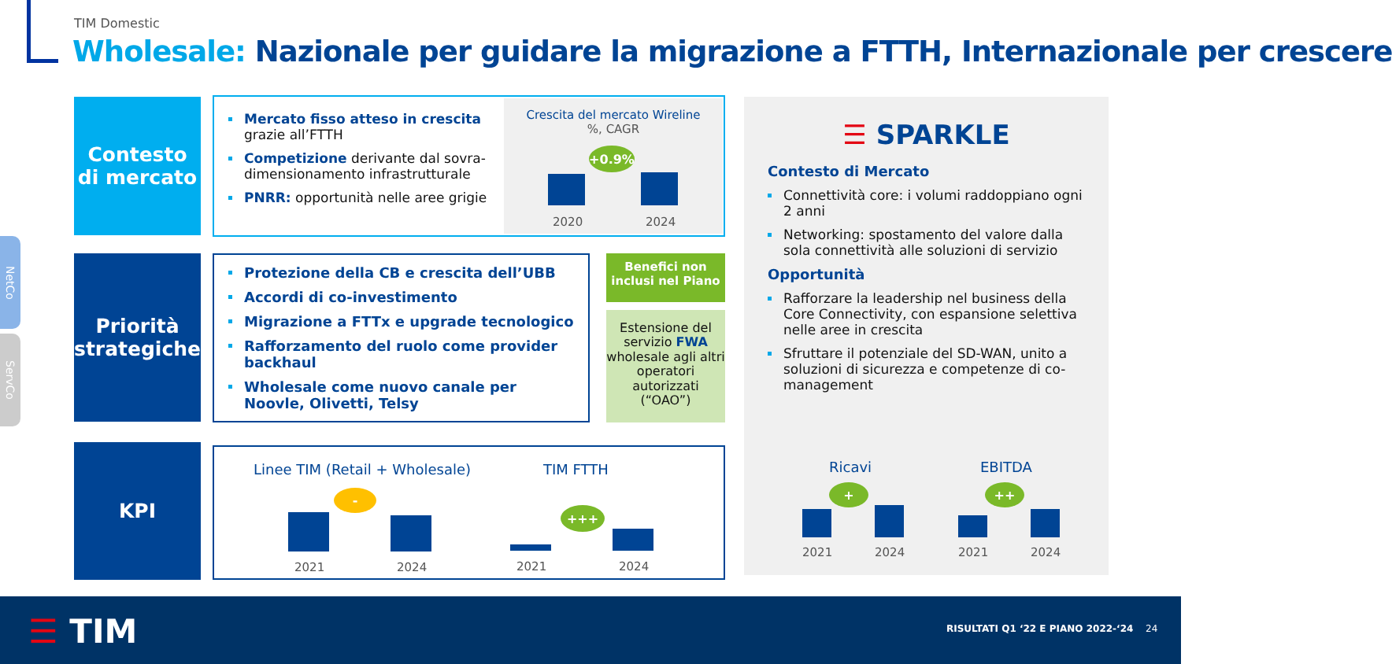TIM Domestic
Wholesale: Nazionale per guidare la migrazione a FTTH, Internazionale per crescere
Contesto di mercato
Mercato fisso atteso in crescita grazie all’FTTH
Competizione derivante dal sovra-dimensionamento infrastrutturale
PNRR: opportunità nelle aree grigie
Crescita del mercato Wireline
%, CAGR
+0.9%
2020 2024
Priorità strategiche
Protezione della CB e crescita dell’UBB
Accordi di co-investimento
Migrazione a FTTx e upgrade tecnologico
Rafforzamento del ruolo come provider backhaul
Wholesale come nuovo canale per Noovle, Olivetti, Telsy
Benefici non inclusi nel Piano
Estensione del servizio FWA wholesale agli altri operatori autorizzati (“OAO”)
KPI
Linee TIM (Retail + Wholesale) TIM FTTH
-
2021 2024
+++
2021 2024
☰ SPARKLE
Contesto di Mercato
Connettività core: i volumi raddoppiano ogni 2 anni
Networking: spostamento del valore dalla sola connettività alle soluzioni di servizio
Opportunità
Rafforzare la leadership nel business della Core Connectivity, con espansione selettiva nelle aree in crescita
Sfruttare il potenziale del SD-WAN, unito a soluzioni di sicurezza e competenze di co-management
Ricavi EBITDA
+ ++
2021 2024 2021 2024
NetCo
ServCo
☰ TIM
RISULTATI Q1 ‘22 E PIANO 2022-‘24
24